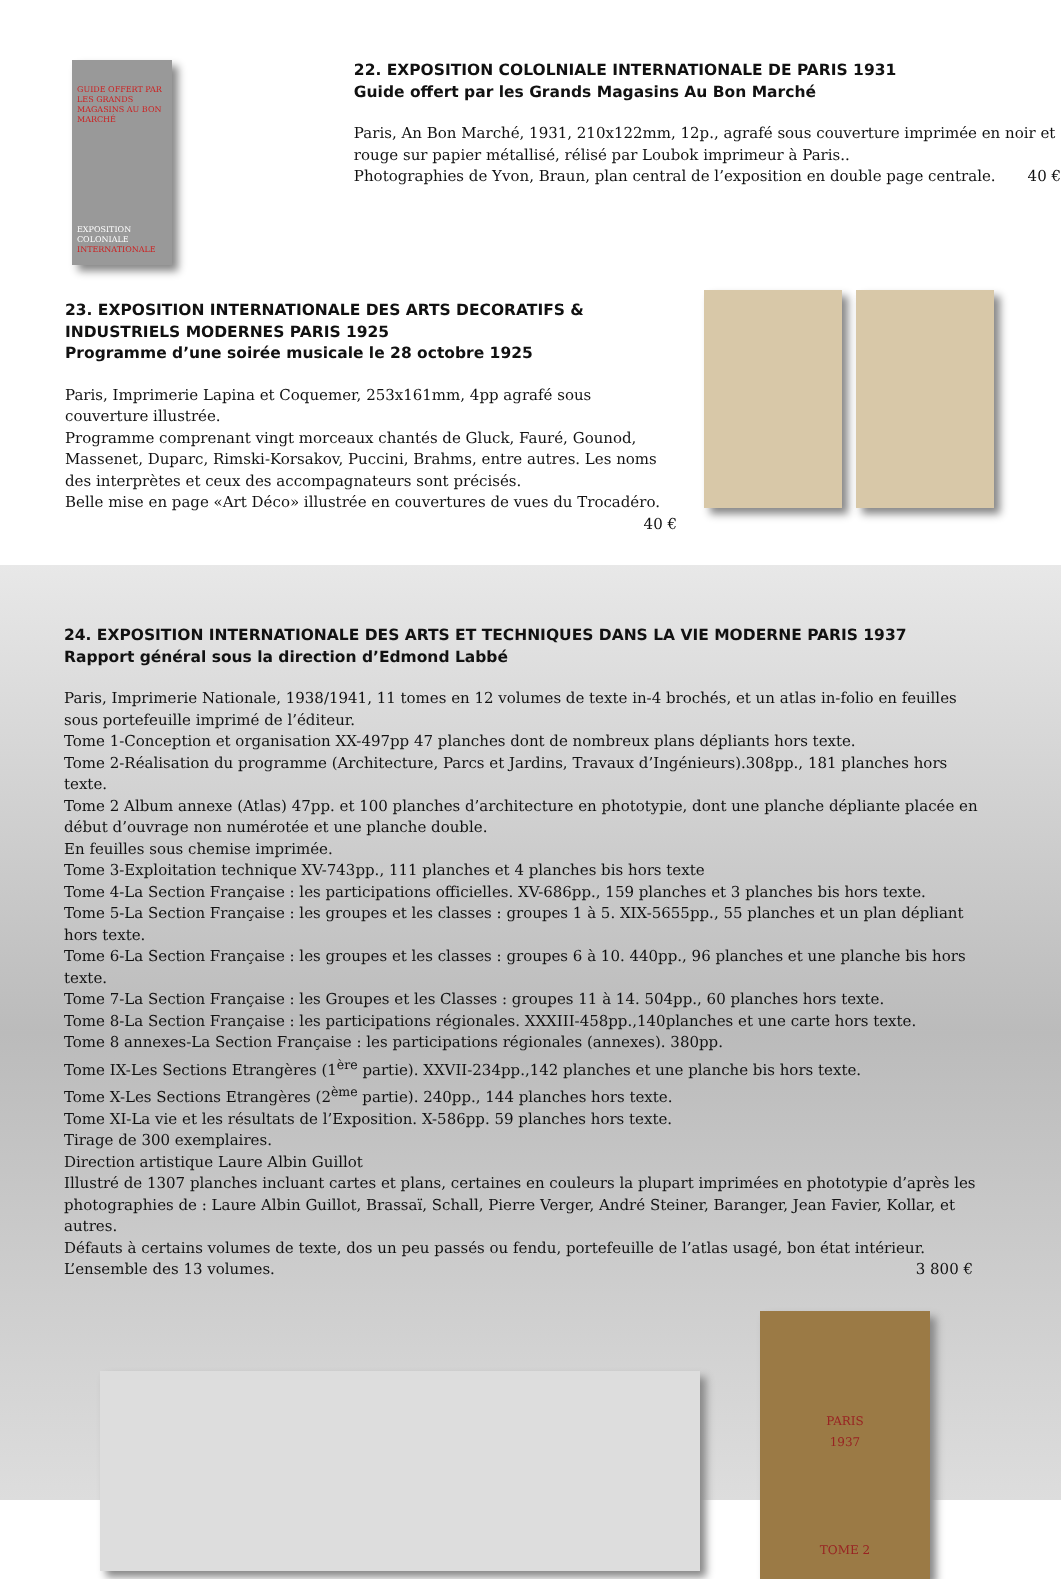GUIDE OFFERT PAR LES GRANDS MAGASINS AU BON MARCHÉ
EXPOSITION COLONIALE INTERNATIONALE
22. EXPOSITION COLOLNIALE INTERNATIONALE DE PARIS 1931
Guide offert par les Grands Magasins Au Bon Marché
Paris, An Bon Marché, 1931, 210x122mm, 12p., agrafé sous couverture imprimée en noir et rouge sur papier métallisé, rélisé par Loubok imprimeur à Paris..
Photographies de Yvon, Braun, plan central de l’exposition en double page centrale. 40 €
23. EXPOSITION INTERNATIONALE DES ARTS DECORATIFS & INDUSTRIELS MODERNES PARIS 1925
Programme d’une soirée musicale le 28 octobre 1925
Paris, Imprimerie Lapina et Coquemer, 253x161mm, 4pp agrafé sous couverture illustrée.
Programme comprenant vingt morceaux chantés de Gluck, Fauré, Gounod, Massenet, Duparc, Rimski-Korsakov, Puccini, Brahms, entre autres. Les noms des interprètes et ceux des accompagnateurs sont précisés.
Belle mise en page «Art Déco» illustrée en couvertures de vues du Trocadéro.
40 €
24. EXPOSITION INTERNATIONALE DES ARTS ET TECHNIQUES DANS LA VIE MODERNE PARIS 1937
Rapport général sous la direction d’Edmond Labbé
Paris, Imprimerie Nationale, 1938/1941, 11 tomes en 12 volumes de texte in-4 brochés, et un atlas in-folio en feuilles sous portefeuille imprimé de l’éditeur.
Tome 1-Conception et organisation XX-497pp 47 planches dont de nombreux plans dépliants hors texte.
Tome 2-Réalisation du programme (Architecture, Parcs et Jardins, Travaux d’Ingénieurs).308pp., 181 planches hors texte.
Tome 2 Album annexe (Atlas) 47pp. et 100 planches d’architecture en phototypie, dont une planche dépliante placée en début d’ouvrage non numérotée et une planche double.
En feuilles sous chemise imprimée.
Tome 3-Exploitation technique XV-743pp., 111 planches et 4 planches bis hors texte
Tome 4-La Section Française : les participations officielles. XV-686pp., 159 planches et 3 planches bis hors texte.
Tome 5-La Section Française : les groupes et les classes : groupes 1 à 5. XIX-5655pp., 55 planches et un plan dépliant hors texte.
Tome 6-La Section Française : les groupes et les classes : groupes 6 à 10. 440pp., 96 planches et une planche bis hors texte.
Tome 7-La Section Française : les Groupes et les Classes : groupes 11 à 14. 504pp., 60 planches hors texte.
Tome 8-La Section Française : les participations régionales. XXXIII-458pp.,140planches et une carte hors texte.
Tome 8 annexes-La Section Française : les participations régionales (annexes). 380pp.
Tome IX-Les Sections Etrangères (1<sup>ère</sup> partie). XXVII-234pp.,142 planches et une planche bis hors texte.
Tome X-Les Sections Etrangères (2<sup>ème</sup> partie). 240pp., 144 planches hors texte.
Tome XI-La vie et les résultats de l’Exposition. X-586pp. 59 planches hors texte.
Tirage de 300 exemplaires.
Direction artistique Laure Albin Guillot
Illustré de 1307 planches incluant cartes et plans, certaines en couleurs la plupart imprimées en phototypie d’après les photographies de : Laure Albin Guillot, Brassaï, Schall, Pierre Verger, André Steiner, Baranger, Jean Favier, Kollar, et autres.
Défauts à certains volumes de texte, dos un peu passés ou fendu, portefeuille de l’atlas usagé, bon état intérieur.
L’ensemble des 13 volumes. 3 800 €
PARIS
1937
TOME 2